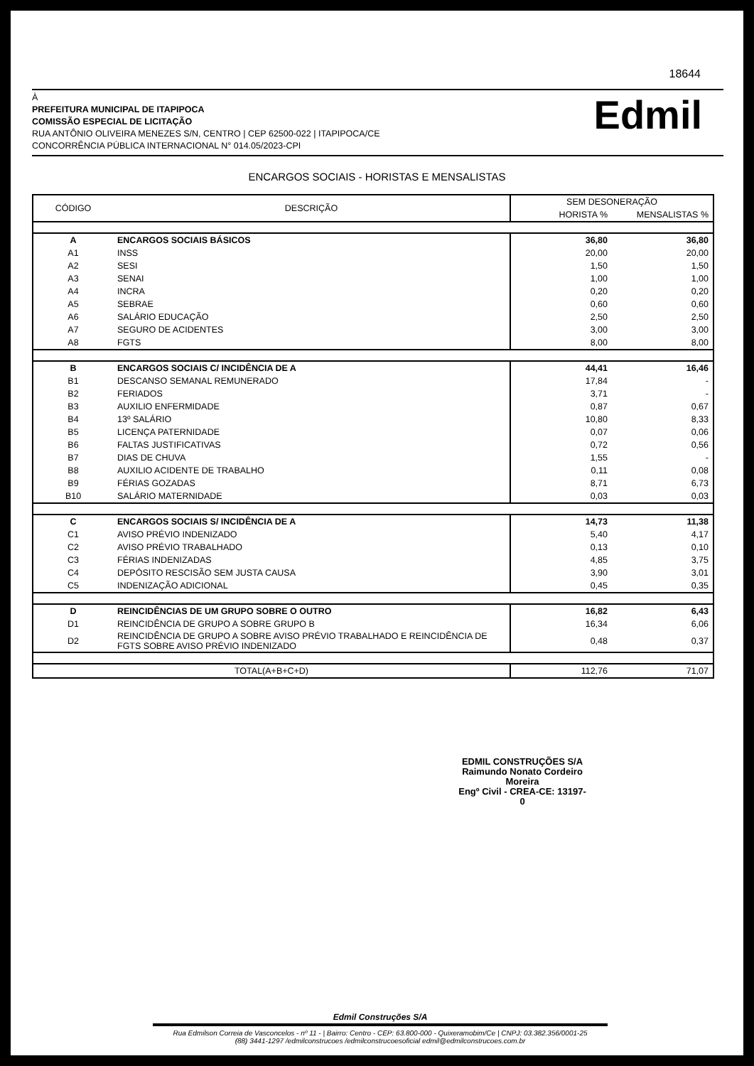18644
À
PREFEITURA MUNICIPAL DE ITAPIPOCA
COMISSÃO ESPECIAL DE LICITAÇÃO
RUA ANTÔNIO OLIVEIRA MENEZES S/N, CENTRO | CEP 62500-022 | ITAPIPOCA/CE
CONCORRÊNCIA PÚBLICA INTERNACIONAL N° 014.05/2023-CPI
Edmil
ENCARGOS SOCIAIS - HORISTAS E MENSALISTAS
| CÓDIGO | DESCRIÇÃO | SEM DESONERAÇÃO | |
| --- | --- | --- | --- |
| | | HORISTA % | MENSALISTAS % |
| A | ENCARGOS SOCIAIS BÁSICOS | 36,80 | 36,80 |
| A1 | INSS | 20,00 | 20,00 |
| A2 | SESI | 1,50 | 1,50 |
| A3 | SENAI | 1,00 | 1,00 |
| A4 | INCRA | 0,20 | 0,20 |
| A5 | SEBRAE | 0,60 | 0,60 |
| A6 | SALÁRIO EDUCAÇÃO | 2,50 | 2,50 |
| A7 | SEGURO DE ACIDENTES | 3,00 | 3,00 |
| A8 | FGTS | 8,00 | 8,00 |
| B | ENCARGOS SOCIAIS C/ INCIDÊNCIA DE A | 44,41 | 16,46 |
| B1 | DESCANSO SEMANAL REMUNERADO | 17,84 | - |
| B2 | FERIADOS | 3,71 | - |
| B3 | AUXILIO ENFERMIDADE | 0,87 | 0,67 |
| B4 | 13º SALÁRIO | 10,80 | 8,33 |
| B5 | LICENÇA PATERNIDADE | 0,07 | 0,06 |
| B6 | FALTAS JUSTIFICATIVAS | 0,72 | 0,56 |
| B7 | DIAS DE CHUVA | 1,55 | - |
| B8 | AUXILIO ACIDENTE DE TRABALHO | 0,11 | 0,08 |
| B9 | FÉRIAS GOZADAS | 8,71 | 6,73 |
| B10 | SALÁRIO MATERNIDADE | 0,03 | 0,03 |
| C | ENCARGOS SOCIAIS S/ INCIDÊNCIA DE A | 14,73 | 11,38 |
| C1 | AVISO PRÉVIO INDENIZADO | 5,40 | 4,17 |
| C2 | AVISO PRÉVIO TRABALHADO | 0,13 | 0,10 |
| C3 | FÉRIAS INDENIZADAS | 4,85 | 3,75 |
| C4 | DEPÓSITO RESCISÃO SEM JUSTA CAUSA | 3,90 | 3,01 |
| C5 | INDENIZAÇÃO ADICIONAL | 0,45 | 0,35 |
| D | REINCIDÊNCIAS DE UM GRUPO SOBRE O OUTRO | 16,82 | 6,43 |
| D1 | REINCIDÊNCIA DE GRUPO A SOBRE GRUPO B | 16,34 | 6,06 |
| D2 | REINCIDÊNCIA DE GRUPO A SOBRE AVISO PRÉVIO TRABALHADO E REINCIDÊNCIA DE FGTS SOBRE AVISO PRÉVIO INDENIZADO | 0,48 | 0,37 |
| TOTAL(A+B+C+D) | | 112,76 | 71,07 |
EDMIL CONSTRUÇÕES S/A
Raimundo Nonato Cordeiro Moreira
Engº Civil - CREA-CE: 13197-0
Edmil Construções S/A
Rua Edmilson Correia de Vasconcelos - nº 11 - | Bairro: Centro - CEP: 63.800-000 - Quixeramobim/Ce | CNPJ: 03.382.356/0001-25
(88) 3441-1297 /edmilconstrucoes /edmilconstrucoesoficial edmil@edmilconstrucoes.com.br